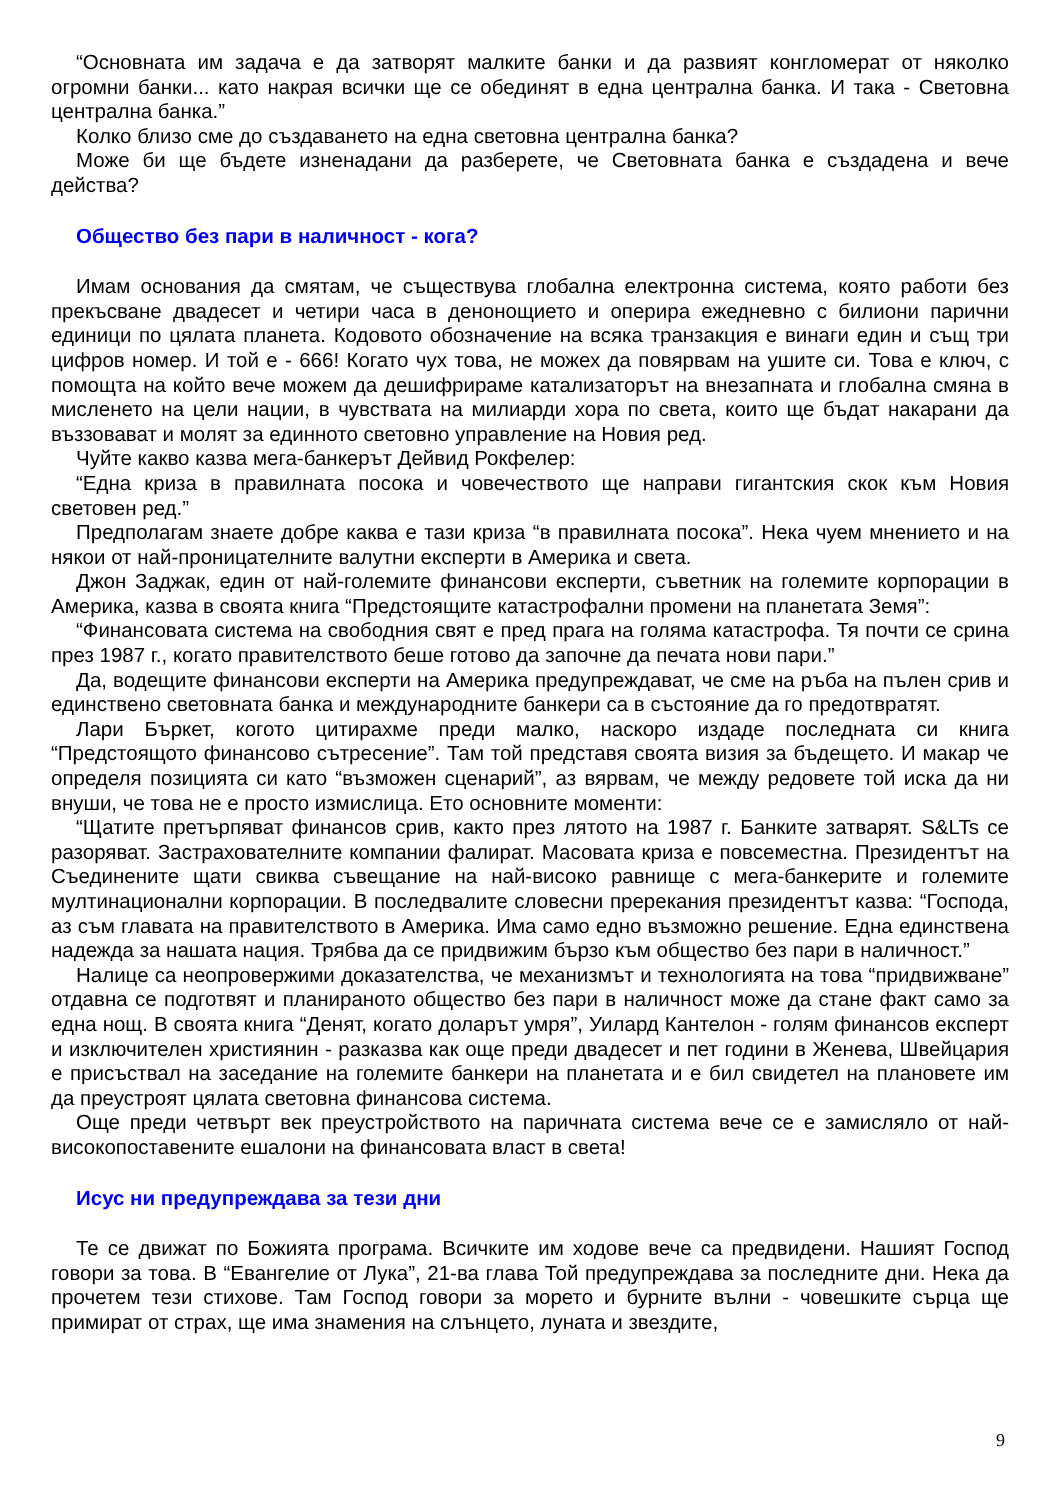“Основната им задача е да затворят малките банки и да развият конгломерат от няколко огромни банки... като накрая всички ще се обединят в една централна банка. И така - Световна централна банка.”
Колко близо сме до създаването на една световна централна банка?
Може би ще бъдете изненадани да разберете, че Световната банка е създадена и вече действа?
Общество без пари в наличност - кога?
Имам основания да смятам, че съществува глобална електронна система, която работи без прекъсване двадесет и четири часа в денонощието и оперира ежедневно с билиони парични единици по цялата планета. Кодовото обозначение на всяка транзакция е винаги един и същ три цифров номер. И той е - 666! Когато чух това, не можех да повярвам на ушите си. Това е ключ, с помощта на който вече можем да дешифрираме катализаторът на внезапната и глобална смяна в мисленето на цели нации, в чувствата на милиарди хора по света, които ще бъдат накарани да въззовават и молят за единното световно управление на Новия ред.
Чуйте какво казва мега-банкерът Дейвид Рокфелер:
“Една криза в правилната посока и човечеството ще направи гигантския скок към Новия световен ред.”
Предполагам знаете добре каква е тази криза “в правилната посока”. Нека чуем мнението и на някои от най-проницателните валутни експерти в Америка и света.
Джон Заджак, един от най-големите финансови експерти, съветник на големите корпорации в Америка, казва в своята книга “Предстоящите катастрофални промени на планетата Земя”:
“Финансовата система на свободния свят е пред прага на голяма катастрофа. Тя почти се срина през 1987 г., когато правителството беше готово да започне да печата нови пари.”
Да, водещите финансови експерти на Америка предупреждават, че сме на ръба на пълен срив и единствено световната банка и международните банкери са в състояние да го предотвратят.
Лари Бъркет, когото цитирахме преди малко, наскоро издаде последната си книга “Предстоящото финансово сътресение”. Там той представя своята визия за бъдещето. И макар че определя позицията си като “възможен сценарий”, аз вярвам, че между редовете той иска да ни внуши, че това не е просто измислица. Ето основните моменти:
“Щатите претърпяват финансов срив, както през лятото на 1987 г. Банките затварят. S&LTs се разоряват. Застрахователните компании фалират. Масовата криза е повсеместна. Президентът на Съединените щати свиква съвещание на най-високо равнище с мега-банкерите и големите мултинационални корпорации. В последвалите словесни пререкания президентът казва: “Господа, аз съм главата на правителството в Америка. Има само едно възможно решение. Една единствена надежда за нашата нация. Трябва да се придвижим бързо към общество без пари в наличност.”
Налице са неопровержими доказателства, че механизмът и технологията на това “придвижване” отдавна се подготвят и планираното общество без пари в наличност може да стане факт само за една нощ. В своята книга “Денят, когато доларът умря”, Уилард Кантелон - голям финансов експерт и изключителен християнин - разказва как още преди двадесет и пет години в Женева, Швейцария е присъствал на заседание на големите банкери на планетата и е бил свидетел на плановете им да преустроят цялата световна финансова система.
Още преди четвърт век преустройството на паричната система вече се е замисляло от най-високопоставените ешалони на финансовата власт в света!
Исус ни предупреждава за тези дни
Те се движат по Божията програма. Всичките им ходове вече са предвидени. Нашият Господ говори за това. В “Евангелие от Лука”, 21-ва глава Той предупреждава за последните дни. Нека да прочетем тези стихове. Там Господ говори за морето и бурните вълни - човешките сърца ще примират от страх, ще има знамения на слънцето, луната и звездите,
9